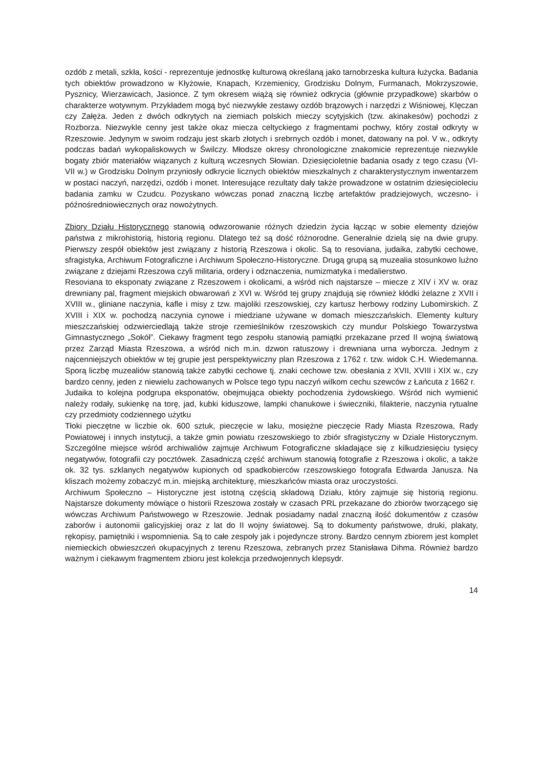ozdób z metali, szkła, kości - reprezentuje jednostkę kulturową określaną jako tarnobrzeska kultura łużycka. Badania tych obiektów prowadzono w Kłyżowie, Knapach, Krzemienicy, Grodzisku Dolnym, Furmanach, Mokrzyszowie, Pysznicy, Wierzawicach, Jasionce. Z tym okresem wiążą się również odkrycia (głównie przypadkowe) skarbów o charakterze wotywnym. Przykładem mogą być niezwykłe zestawy ozdób brązowych i narzędzi z Wiśniowej, Klęczan czy Załęża. Jeden z dwóch odkrytych na ziemiach polskich mieczy scytyjskich (tzw. akinakesów) pochodzi z Rozborza. Niezwykle cenny jest także okaz miecza celtyckiego z fragmentami pochwy, który został odkryty w Rzeszowie. Jedynym w swoim rodzaju jest skarb złotych i srebrnych ozdób i monet, datowany na poł. V w., odkryty podczas badań wykopaliskowych w Świlczy. Młodsze okresy chronologiczne znakomicie reprezentuje niezwykle bogaty zbiór materiałów wiązanych z kulturą wczesnych Słowian. Dziesięcioletnie badania osady z tego czasu (VI-VII w.) w Grodzisku Dolnym przyniosły odkrycie licznych obiektów mieszkalnych z charakterystycznym inwentarzem w postaci naczyń, narzędzi, ozdób i monet. Interesujące rezultaty dały także prowadzone w ostatnim dziesięcioleciu badania zamku w Czudcu. Pozyskano wówczas ponad znaczną liczbę artefaktów pradziejowych, wczesno- i późnośredniowiecznych oraz nowożytnych.
Zbiory Działu Historycznego stanowią odwzorowanie różnych dziedzin życia łącząc w sobie elementy dziejów państwa z mikrohistorią, historią regionu. Dlatego też są dość różnorodne. Generalnie dzielą się na dwie grupy. Pierwszy zespół obiektów jest związany z historią Rzeszowa i okolic. Są to resoviana, judaika, zabytki cechowe, sfragistyka, Archiwum Fotograficzne i Archiwum Społeczno-Historyczne. Drugą grupą są muzealia stosunkowo luźno związane z dziejami Rzeszowa czyli militaria, ordery i odznaczenia, numizmatyka i medalierstwo.
Resoviana to eksponaty związane z Rzeszowem i okolicami, a wśród nich najstarsze – miecze z XIV i XV w. oraz drewniany pal, fragment miejskich obwarowań z XVI w. Wśród tej grupy znajdują się również kłódki żelazne z XVII i XVIII w., gliniane naczynia, kafle i misy z tzw. majoliki rzeszowskiej, czy kartusz herbowy rodziny Lubomirskich. Z XVIII i XIX w. pochodzą naczynia cynowe i miedziane używane w domach mieszczańskich. Elementy kultury mieszczańskiej odzwierciedlają także stroje rzemieślników rzeszowskich czy mundur Polskiego Towarzystwa Gimnastycznego „Sokół”. Ciekawy fragment tego zespołu stanowią pamiątki przekazane przed II wojną światową przez Zarząd Miasta Rzeszowa, a wśród nich m.in. dzwon ratuszowy i drewniana urna wyborcza. Jednym z najcenniejszych obiektów w tej grupie jest perspektywiczny plan Rzeszowa z 1762 r. tzw. widok C.H. Wiedemanna. Sporą liczbę muzealiów stanowią także zabytki cechowe tj. znaki cechowe tzw. obesłania z XVII, XVIII i XIX w., czy bardzo cenny, jeden z niewielu zachowanych w Polsce tego typu naczyń wilkom cechu szewców z Łańcuta z 1662 r.
Judaika to kolejna podgrupa eksponatów, obejmująca obiekty pochodzenia żydowskiego. Wśród nich wymienić należy rodały, sukienkę na torę, jad, kubki kiduszowe, lampki chanukowe i świeczniki, filakterie, naczynia rytualne czy przedmioty codziennego użytku
Tłoki pieczętne w liczbie ok. 600 sztuk, pieczęcie w laku, mosiężne pieczęcie Rady Miasta Rzeszowa, Rady Powiatowej i innych instytucji, a także gmin powiatu rzeszowskiego to zbiór sfragistyczny w Dziale Historycznym. Szczególne miejsce wśród archiwaliów zajmuje Archiwum Fotograficzne składające się z kilkudziesięciu tysięcy negatywów, fotografii czy pocztówek. Zasadniczą część archiwum stanowią fotografie z Rzeszowa i okolic, a także ok. 32 tys. szklanych negatywów kupionych od spadkobierców rzeszowskiego fotografa Edwarda Janusza. Na kliszach możemy zobaczyć m.in. miejską architekturę, mieszkańców miasta oraz uroczystości.
Archiwum Społeczno – Historyczne jest istotną częścią składową Działu, który zajmuje się historią regionu. Najstarsze dokumenty mówiące o historii Rzeszowa zostały w czasach PRL przekazane do zbiorów tworzącego się wówczas Archiwum Państwowego w Rzeszowie. Jednak posiadamy nadal znaczną ilość dokumentów z czasów zaborów i autonomii galicyjskiej oraz z lat do II wojny światowej. Są to dokumenty państwowe, druki, plakaty, rękopisy, pamiętniki i wspomnienia. Są to całe zespoły jak i pojedyncze strony. Bardzo cennym zbiorem jest komplet niemieckich obwieszczeń okupacyjnych z terenu Rzeszowa, zebranych przez Stanisława Dihma. Również bardzo ważnym i ciekawym fragmentem zbioru jest kolekcja przedwojennych klepsydr.
14